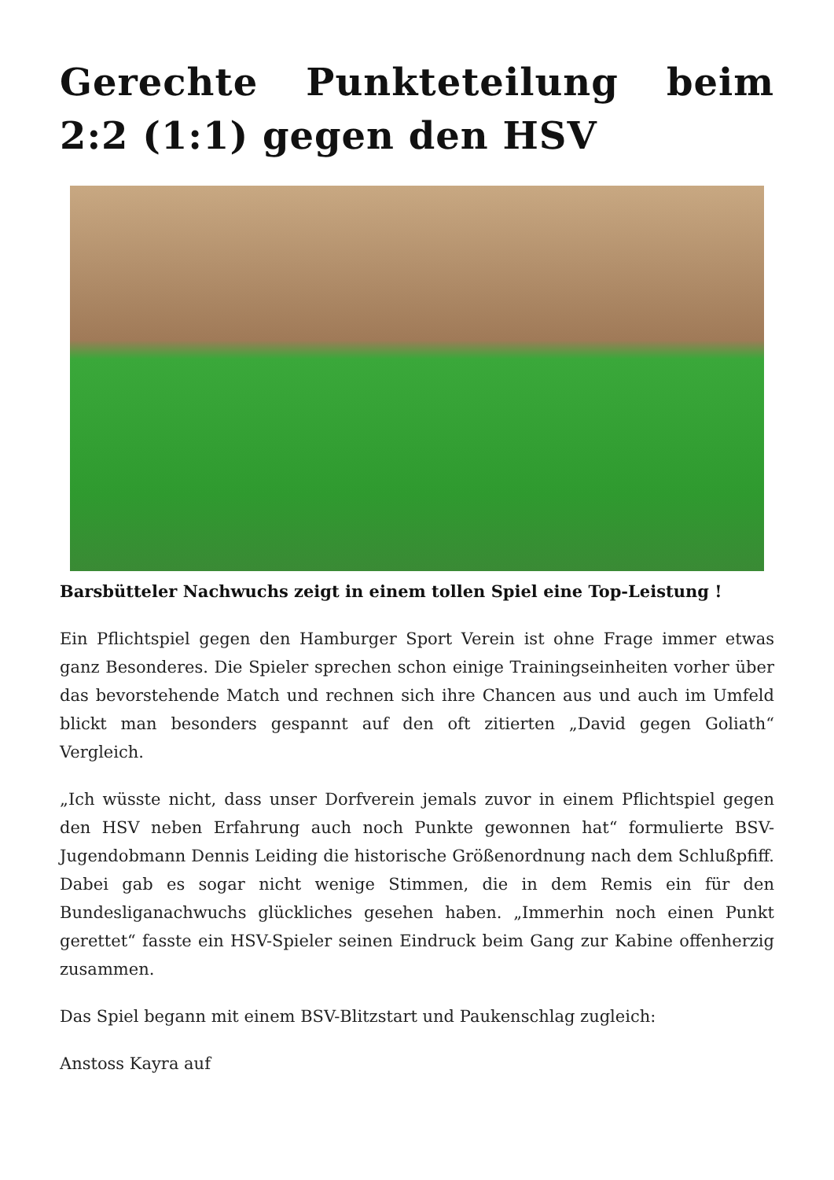Gerechte Punkteteilung beim 2:2 (1:1) gegen den HSV
Barsbütteler Nachwuchs zeigt in einem tollen Spiel eine Top-Leistung !
Ein Pflichtspiel gegen den Hamburger Sport Verein ist ohne Frage immer etwas ganz Besonderes. Die Spieler sprechen schon einige Trainingseinheiten vorher über das bevorstehende Match und rechnen sich ihre Chancen aus und auch im Umfeld blickt man besonders gespannt auf den oft zitierten „David gegen Goliath“ Vergleich.
„Ich wüsste nicht, dass unser Dorfverein jemals zuvor in einem Pflichtspiel gegen den HSV neben Erfahrung auch noch Punkte gewonnen hat“ formulierte BSV-Jugendobmann Dennis Leiding die historische Größenordnung nach dem Schlußpfiff. Dabei gab es sogar nicht wenige Stimmen, die in dem Remis ein für den Bundesliganachwuchs glückliches gesehen haben. „Immerhin noch einen Punkt gerettet“ fasste ein HSV-Spieler seinen Eindruck beim Gang zur Kabine offenherzig zusammen.
Das Spiel begann mit einem BSV-Blitzstart und Paukenschlag zugleich:
Anstoss Kayra auf